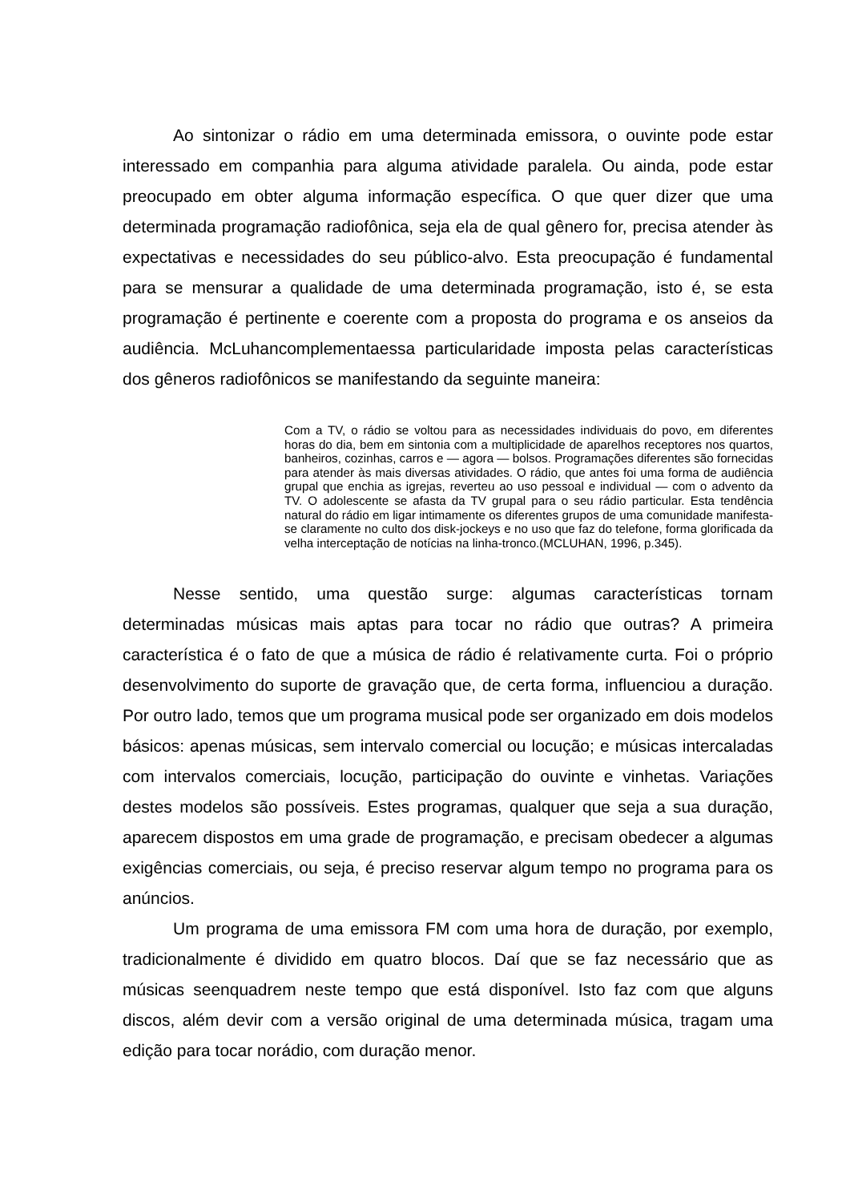Ao sintonizar o rádio em uma determinada emissora, o ouvinte pode estar interessado em companhia para alguma atividade paralela. Ou ainda, pode estar preocupado em obter alguma informação específica. O que quer dizer que uma determinada programação radiofônica, seja ela de qual gênero for, precisa atender às expectativas e necessidades do seu público-alvo. Esta preocupação é fundamental para se mensurar a qualidade de uma determinada programação, isto é, se esta programação é pertinente e coerente com a proposta do programa e os anseios da audiência. McLuhancomplementaessa particularidade imposta pelas características dos gêneros radiofônicos se manifestando da seguinte maneira:
Com a TV, o rádio se voltou para as necessidades individuais do povo, em diferentes horas do dia, bem em sintonia com a multiplicidade de aparelhos receptores nos quartos, banheiros, cozinhas, carros e — agora — bolsos. Programações diferentes são fornecidas para atender às mais diversas atividades. O rádio, que antes foi uma forma de audiência grupal que enchia as igrejas, reverteu ao uso pessoal e individual — com o advento da TV. O adolescente se afasta da TV grupal para o seu rádio particular. Esta tendência natural do rádio em ligar intimamente os diferentes grupos de uma comunidade manifesta-se claramente no culto dos disk-jockeys e no uso que faz do telefone, forma glorificada da velha interceptação de notícias na linha-tronco.(MCLUHAN, 1996, p.345).
Nesse sentido, uma questão surge: algumas características tornam determinadas músicas mais aptas para tocar no rádio que outras? A primeira característica é o fato de que a música de rádio é relativamente curta. Foi o próprio desenvolvimento do suporte de gravação que, de certa forma, influenciou a duração. Por outro lado, temos que um programa musical pode ser organizado em dois modelos básicos: apenas músicas, sem intervalo comercial ou locução; e músicas intercaladas com intervalos comerciais, locução, participação do ouvinte e vinhetas. Variações destes modelos são possíveis. Estes programas, qualquer que seja a sua duração, aparecem dispostos em uma grade de programação, e precisam obedecer a algumas exigências comerciais, ou seja, é preciso reservar algum tempo no programa para os anúncios.
Um programa de uma emissora FM com uma hora de duração, por exemplo, tradicionalmente é dividido em quatro blocos. Daí que se faz necessário que as músicas seenquadrem neste tempo que está disponível. Isto faz com que alguns discos, além devir com a versão original de uma determinada música, tragam uma edição para tocar norádio, com duração menor.